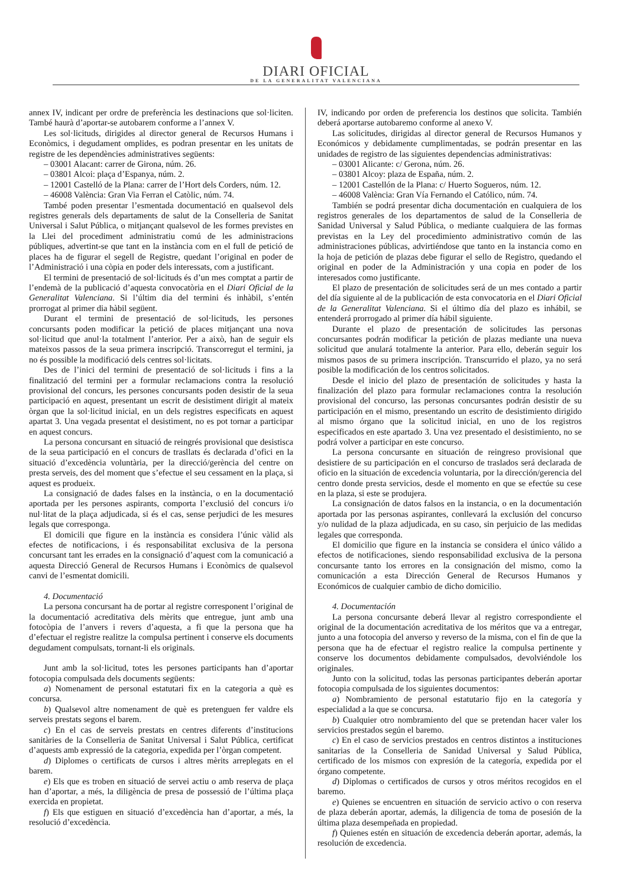DIARI OFICIAL
DE LA GENERALITAT VALENCIANA
annex IV, indicant per ordre de preferència les destinacions que sol·liciten. També haurà d’aportar-se autobarem conforme a l’annex V.
Les sol·licituds, dirigides al director general de Recursos Humans i Econòmics, i degudament omplides, es podran presentar en les unitats de registre de les dependències administratives següents:
– 03001 Alacant: carrer de Girona, núm. 26.
– 03801 Alcoi: plaça d’Espanya, núm. 2.
– 12001 Castelló de la Plana: carrer de l’Hort dels Corders, núm. 12.
– 46008 València: Gran Via Ferran el Catòlic, núm. 74.
També poden presentar l’esmentada documentació en qualsevol dels registres generals dels departaments de salut de la Conselleria de Sanitat Universal i Salut Pública, o mitjançant qualsevol de les formes previstes en la Llei del procediment administratiu comú de les administracions públiques, advertint-se que tant en la instància com en el full de petició de places ha de figurar el segell de Registre, quedant l’original en poder de l’Administració i una còpia en poder dels interessats, com a justificant.
El termini de presentació de sol·licituds és d’un mes comptat a partir de l’endemà de la publicació d’aquesta convocatòria en el Diari Oficial de la Generalitat Valenciana. Si l’últim dia del termini és inhàbil, s’entén prorrogat al primer dia hàbil següent.
Durant el termini de presentació de sol·licituds, les persones concursants poden modificar la petició de places mitjançant una nova sol·licitud que anul·la totalment l’anterior. Per a això, han de seguir els mateixos passos de la seua primera inscripció. Transcorregut el termini, ja no és possible la modificació dels centres sol·licitats.
Des de l’inici del termini de presentació de sol·licituds i fins a la finalització del termini per a formular reclamacions contra la resolució provisional del concurs, les persones concursants poden desistir de la seua participació en aquest, presentant un escrit de desistiment dirigit al mateix òrgan que la sol·licitud inicial, en un dels registres especificats en aquest apartat 3. Una vegada presentat el desistiment, no es pot tornar a participar en aquest concurs.
La persona concursant en situació de reingrés provisional que desistisca de la seua participació en el concurs de trasllats és declarada d’ofici en la situació d’excedència voluntària, per la direcció/gerència del centre on presta serveis, des del moment que s’efectue el seu cessament en la plaça, si aquest es produeix.
La consignació de dades falses en la instància, o en la documentació aportada per les persones aspirants, comporta l’exclusió del concurs i/o nul·litat de la plaça adjudicada, si és el cas, sense perjudici de les mesures legals que corresponga.
El domicili que figure en la instància es considera l’únic vàlid als efectes de notificacions, i és responsabilitat exclusiva de la persona concursant tant les errades en la consignació d’aquest com la comunicació a aquesta Direcció General de Recursos Humans i Econòmics de qualsevol canvi de l’esmentat domicili.
4. Documentació
La persona concursant ha de portar al registre corresponent l’original de la documentació acreditativa dels mèrits que entregue, junt amb una fotocòpia de l’anvers i revers d’aquesta, a fi que la persona que ha d’efectuar el registre realitze la compulsa pertinent i conserve els documents degudament compulsats, tornant-li els originals.
Junt amb la sol·licitud, totes les persones participants han d’aportar fotocopia compulsada dels documents següents:
a) Nomenament de personal estatutari fix en la categoria a què es concursa.
b) Qualsevol altre nomenament de què es pretenguen fer valdre els serveis prestats segons el barem.
c) En el cas de serveis prestats en centres diferents d’institucions sanitàries de la Conselleria de Sanitat Universal i Salut Pública, certificat d’aquests amb expressió de la categoria, expedida per l’òrgan competent.
d) Diplomes o certificats de cursos i altres mèrits arreplegats en el barem.
e) Els que es troben en situació de servei actiu o amb reserva de plaça han d’aportar, a més, la diligència de presa de possessió de l’última plaça exercida en propietat.
f) Els que estiguen en situació d’excedència han d’aportar, a més, la resolució d’excedència.
IV, indicando por orden de preferencia los destinos que solicita. También deberá aportarse autobaremo conforme al anexo V.
Las solicitudes, dirigidas al director general de Recursos Humanos y Económicos y debidamente cumplimentadas, se podrán presentar en las unidades de registro de las siguientes dependencias administrativas:
– 03001 Alicante: c/ Gerona, núm. 26.
– 03801 Alcoy: plaza de España, núm. 2.
– 12001 Castellón de la Plana: c/ Huerto Sogueros, núm. 12.
– 46008 València: Gran Vía Fernando el Católico, núm. 74.
También se podrá presentar dicha documentación en cualquiera de los registros generales de los departamentos de salud de la Conselleria de Sanidad Universal y Salud Pública, o mediante cualquiera de las formas previstas en la Ley del procedimiento administrativo común de las administraciones públicas, advirtiéndose que tanto en la instancia como en la hoja de petición de plazas debe figurar el sello de Registro, quedando el original en poder de la Administración y una copia en poder de los interesados como justificante.
El plazo de presentación de solicitudes será de un mes contado a partir del día siguiente al de la publicación de esta convocatoria en el Diari Oficial de la Generalitat Valenciana. Si el último día del plazo es inhábil, se entenderá prorrogado al primer día hábil siguiente.
Durante el plazo de presentación de solicitudes las personas concursantes podrán modificar la petición de plazas mediante una nueva solicitud que anulará totalmente la anterior. Para ello, deberán seguir los mismos pasos de su primera inscripción. Transcurrido el plazo, ya no será posible la modificación de los centros solicitados.
Desde el inicio del plazo de presentación de solicitudes y hasta la finalización del plazo para formular reclamaciones contra la resolución provisional del concurso, las personas concursantes podrán desistir de su participación en el mismo, presentando un escrito de desistimiento dirigido al mismo órgano que la solicitud inicial, en uno de los registros especificados en este apartado 3. Una vez presentado el desistimiento, no se podrá volver a participar en este concurso.
La persona concursante en situación de reingreso provisional que desistiere de su participación en el concurso de traslados será declarada de oficio en la situación de excedencia voluntaria, por la dirección/gerencia del centro donde presta servicios, desde el momento en que se efectúe su cese en la plaza, si este se produjera.
La consignación de datos falsos en la instancia, o en la documentación aportada por las personas aspirantes, conllevará la exclusión del concurso y/o nulidad de la plaza adjudicada, en su caso, sin perjuicio de las medidas legales que corresponda.
El domicilio que figure en la instancia se considera el único válido a efectos de notificaciones, siendo responsabilidad exclusiva de la persona concursante tanto los errores en la consignación del mismo, como la comunicación a esta Dirección General de Recursos Humanos y Económicos de cualquier cambio de dicho domicilio.
4. Documentación
La persona concursante deberá llevar al registro correspondiente el original de la documentación acreditativa de los méritos que va a entregar, junto a una fotocopia del anverso y reverso de la misma, con el fin de que la persona que ha de efectuar el registro realice la compulsa pertinente y conserve los documentos debidamente compulsados, devolviéndole los originales.
Junto con la solicitud, todas las personas participantes deberán aportar fotocopia compulsada de los siguientes documentos:
a) Nombramiento de personal estatutario fijo en la categoría y especialidad a la que se concursa.
b) Cualquier otro nombramiento del que se pretendan hacer valer los servicios prestados según el baremo.
c) En el caso de servicios prestados en centros distintos a instituciones sanitarias de la Conselleria de Sanidad Universal y Salud Pública, certificado de los mismos con expresión de la categoría, expedida por el órgano competente.
d) Diplomas o certificados de cursos y otros méritos recogidos en el baremo.
e) Quienes se encuentren en situación de servicio activo o con reserva de plaza deberán aportar, además, la diligencia de toma de posesión de la última plaza desempeñada en propiedad.
f) Quienes estén en situación de excedencia deberán aportar, además, la resolución de excedencia.